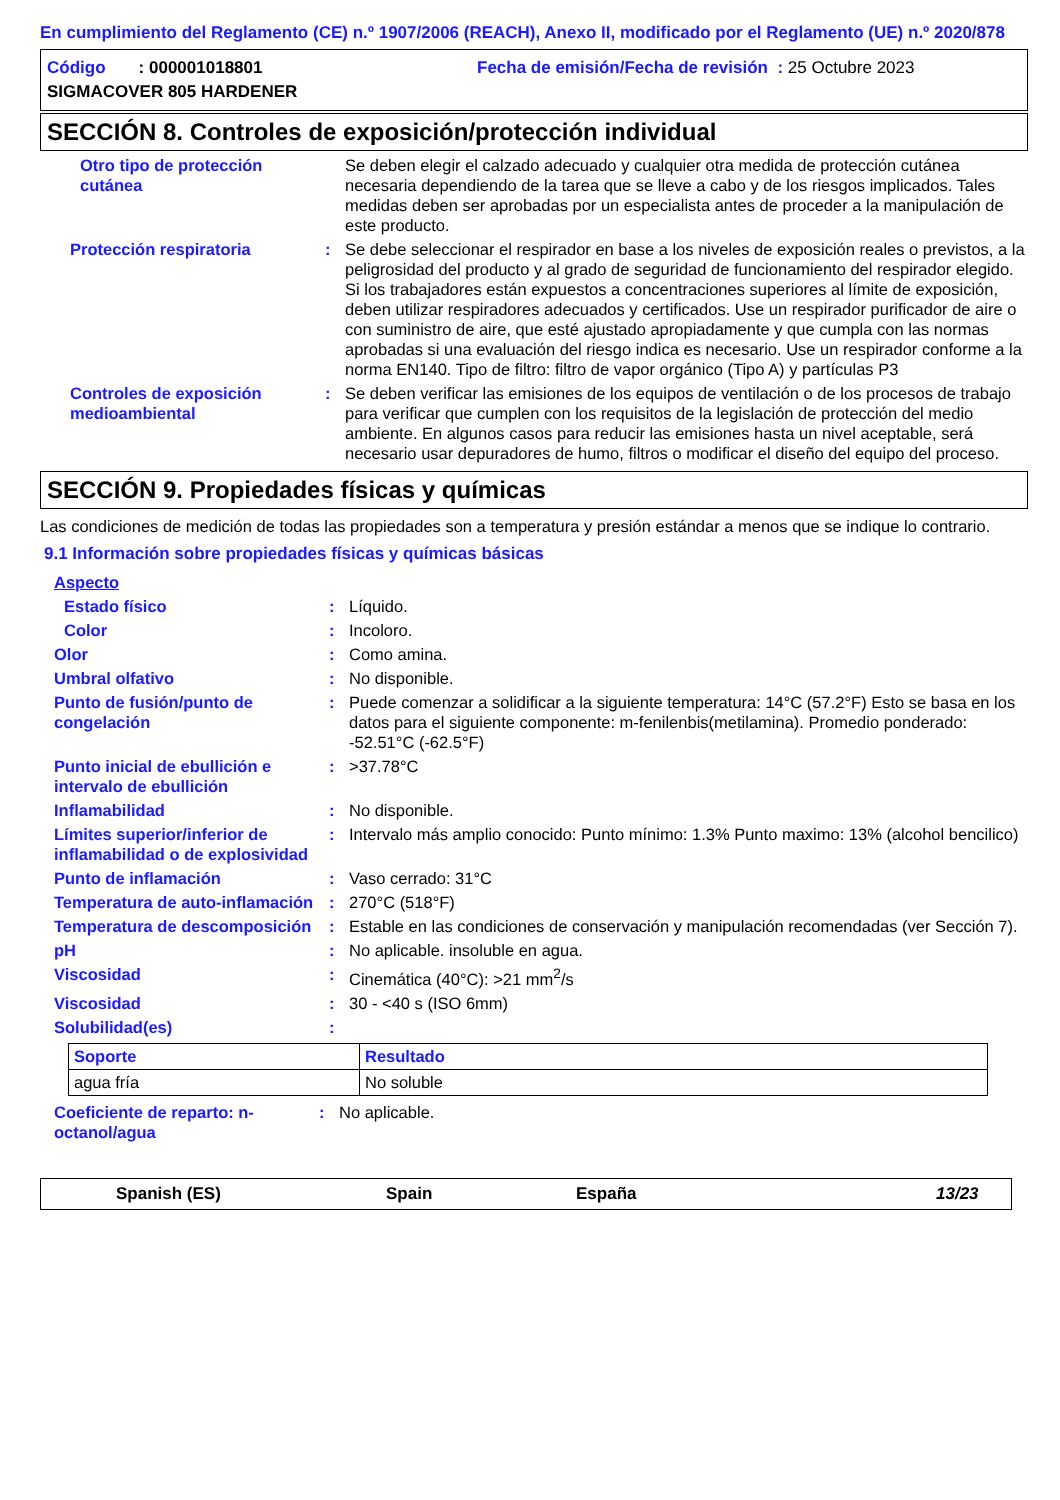En cumplimiento del Reglamento (CE) n.º 1907/2006 (REACH), Anexo II, modificado por el Reglamento (UE) n.º 2020/878
Código : 000001018801
Fecha de emisión/Fecha de revisión : 25 Octubre 2023
SIGMACOVER 805 HARDENER
SECCIÓN 8. Controles de exposición/protección individual
| Otro tipo de protección cutánea | | Se deben elegir el calzado adecuado y cualquier otra medida de protección cutánea necesaria dependiendo de la tarea que se lleve a cabo y de los riesgos implicados. Tales medidas deben ser aprobadas por un especialista antes de proceder a la manipulación de este producto. |
| Protección respiratoria | : | Se debe seleccionar el respirador en base a los niveles de exposición reales o previstos, a la peligrosidad del producto y al grado de seguridad de funcionamiento del respirador elegido. Si los trabajadores están expuestos a concentraciones superiores al límite de exposición, deben utilizar respiradores adecuados y certificados. Use un respirador purificador de aire o con suministro de aire, que esté ajustado apropiadamente y que cumpla con las normas aprobadas si una evaluación del riesgo indica es necesario. Use un respirador conforme a la norma EN140. Tipo de filtro: filtro de vapor orgánico (Tipo A) y partículas P3 |
| Controles de exposición medioambiental | : | Se deben verificar las emisiones de los equipos de ventilación o de los procesos de trabajo para verificar que cumplen con los requisitos de la legislación de protección del medio ambiente. En algunos casos para reducir las emisiones hasta un nivel aceptable, será necesario usar depuradores de humo, filtros o modificar el diseño del equipo del proceso. |
SECCIÓN 9. Propiedades físicas y químicas
Las condiciones de medición de todas las propiedades son a temperatura y presión estándar a menos que se indique lo contrario.
9.1 Información sobre propiedades físicas y químicas básicas
| Aspecto | | |
| Estado físico | : | Líquido. |
| Color | : | Incoloro. |
| Olor | : | Como amina. |
| Umbral olfativo | : | No disponible. |
| Punto de fusión/punto de congelación | : | Puede comenzar a solidificar a la siguiente temperatura: 14°C (57.2°F) Esto se basa en los datos para el siguiente componente: m-fenilenbis(metilamina). Promedio ponderado: -52.51°C (-62.5°F) |
| Punto inicial de ebullición e intervalo de ebullición | : | >37.78°C |
| Inflamabilidad | : | No disponible. |
| Límites superior/inferior de inflamabilidad o de explosividad | : | Intervalo más amplio conocido: Punto mínimo: 1.3% Punto maximo: 13% (alcohol bencilico) |
| Punto de inflamación | : | Vaso cerrado: 31°C |
| Temperatura de auto-inflamación | : | 270°C (518°F) |
| Temperatura de descomposición | : | Estable en las condiciones de conservación y manipulación recomendadas (ver Sección 7). |
| pH | : | No aplicable. insoluble en agua. |
| Viscosidad | : | Cinemática (40°C): >21 mm<sup>2</sup>/s |
| Viscosidad | : | 30 - <40 s (ISO 6mm) |
| Solubilidad(es) | : | |
| Soporte | Resultado |
| --- | --- |
| agua fría | No soluble |
| Coeficiente de reparto: n-octanol/agua | : | No aplicable. |
Spanish (ES) Spain España 13/23